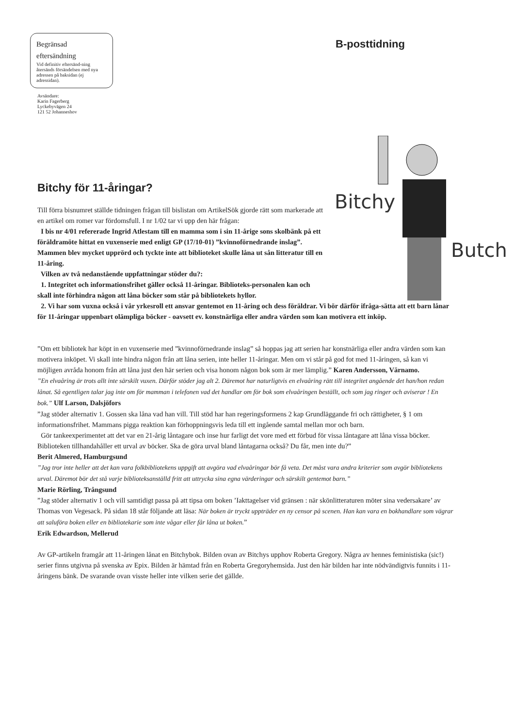Begränsad
eftersändning
Vid definitiv eftersänd-ning återsänds försändelsen med nya adressen på baksidan (ej adressidan).
B-posttidning
Avsändare:
Karin Fagerberg
Lyckebyvägen 24
121 52 Johanneshov
Bitchy
Butch
Bitchy för 11-åringar?
Till förra bisnumret ställde tidningen frågan till bislistan om ArtikelSök gjorde rätt som markerade att en artikel om romer var fördomsfull. I nr 1/02 tar vi upp den här frågan:
I bis nr 4/01 refererade Ingrid Atlestam till en mamma som i sin 11-årige sons skolbänk på ett föräldramöte hittat en vuxenserie med enligt GP (17/10-01) ”kvinnoförnedrande inslag”. Mammen blev mycket upprörd och tyckte inte att biblioteket skulle låna ut sån litteratur till en 11-åring.
Vilken av två nedanstående uppfattningar stöder du?:
1. Integritet och informationsfrihet gäller också 11-åringar. Biblioteks-personalen kan och skall inte förhindra någon att låna böcker som står på bibliotekets hyllor.
2. Vi har som vuxna också i vår yrkesroll ett ansvar gentemot en 11-åring och dess föräldrar. Vi bör därför ifråga-sätta att ett barn lånar för 11-åringar uppenbart olämpliga böcker - oavsett ev. konstnärliga eller andra värden som kan motivera ett inköp.
”Om ett bibliotek har köpt in en vuxenserie med ”kvinnoförnedrande inslag” så hoppas jag att serien har konstnärliga eller andra värden som kan motivera inköpet. Vi skall inte hindra någon från att låna serien, inte heller 11-åringar. Men om vi står på god fot med 11-åringen, så kan vi möjligen avråda honom från att låna just den här serien och visa honom någon bok som är mer lämplig.” Karen Andersson, Värnamo.
”En elvaåring är trots allt inte särskilt vuxen. Därför stöder jag alt 2. Däremot har naturligtvis en elvaåring rätt till integritet angående det han/hon redan lånat. Så egentligen talar jag inte om för mamman i telefonen vad det handlar om för bok som elvaåringen beställt, och som jag ringer och aviserar ! En bok.” Ulf Larson, Dalsjöfors
”Jag stöder alternativ 1. Gossen ska låna vad han vill. Till stöd har han regeringsformens 2 kap Grundläggande fri och rättigheter, § 1 om informationsfrihet. Mammans pigga reaktion kan förhoppningsvis leda till ett ingående samtal mellan mor och barn.
Gör tankeexperimentet att det var en 21-årig låntagare och inse hur farligt det vore med ett förbud för vissa låntagare att låna vissa böcker. Biblioteken tillhandahåller ett urval av böcker. Ska de göra urval bland låntagarna också? Du får, men inte du?”
Berit Almered, Hamburgsund
”Jag tror inte heller att det kan vara folkbibliotekens uppgift att avgöra vad elvaåringar bör få veta. Det måst vara andra kriterier som avgör bibliotekens urval. Däremot bör det stå varje biblioteksanställd fritt att uttrycka sina egna värderingar och särskilt gentemot barn.”
Marie Rörling, Trångsund
”Jag stöder alternativ 1 och vill samtidigt passa på att tipsa om boken ’Iakttagelser vid gränsen : när skönlitteraturen möter sina vedersakare’ av Thomas von Vegesack. På sidan 18 står följande att läsa: När boken är tryckt uppträder en ny censor på scenen. Han kan vara en bokhandlare som vägrar att saluföra boken eller en bibliotekarie som inte vågar eller får låna ut boken.”
Erik Edwardson, Mellerud
Av GP-artikeln framgår att 11-åringen lånat en Bitchybok. Bilden ovan av Bitchys upphov Roberta Gregory. Några av hennes feministiska (sic!) serier finns utgivna på svenska av Epix. Bilden är hämtad från en Roberta Gregoryhemsida. Just den här bilden har inte nödvändigtvis funnits i 11-åringens bänk. De svarande ovan visste heller inte vilken serie det gällde.